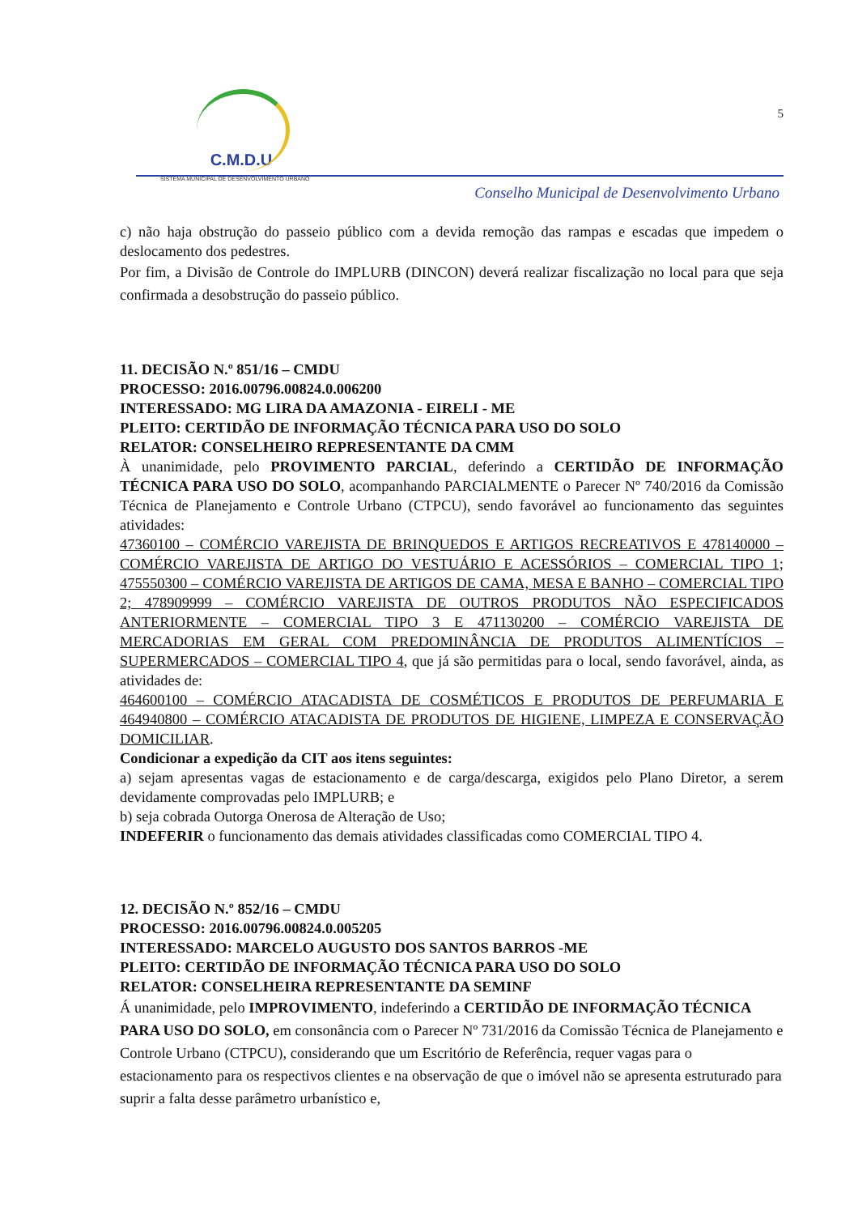C.M.D.U
SISTEMA MUNICIPAL DE DESENVOLVIMENTO URBANO
5
Conselho Municipal de Desenvolvimento Urbano
c) não haja obstrução do passeio público com a devida remoção das rampas e escadas que impedem o deslocamento dos pedestres.
Por fim, a Divisão de Controle do IMPLURB (DINCON) deverá realizar fiscalização no local para que seja confirmada a desobstrução do passeio público.
11. DECISÃO N.º 851/16 – CMDU
PROCESSO: 2016.00796.00824.0.006200
INTERESSADO: MG LIRA DA AMAZONIA - EIRELI - ME
PLEITO: CERTIDÃO DE INFORMAÇÃO TÉCNICA PARA USO DO SOLO
RELATOR: CONSELHEIRO REPRESENTANTE DA CMM
À unanimidade, pelo PROVIMENTO PARCIAL, deferindo a CERTIDÃO DE INFORMAÇÃO TÉCNICA PARA USO DO SOLO, acompanhando PARCIALMENTE o Parecer Nº 740/2016 da Comissão Técnica de Planejamento e Controle Urbano (CTPCU), sendo favorável ao funcionamento das seguintes atividades:
47360100 – COMÉRCIO VAREJISTA DE BRINQUEDOS E ARTIGOS RECREATIVOS E 478140000 – COMÉRCIO VAREJISTA DE ARTIGO DO VESTUÁRIO E ACESSÓRIOS – COMERCIAL TIPO 1; 475550300 – COMÉRCIO VAREJISTA DE ARTIGOS DE CAMA, MESA E BANHO – COMERCIAL TIPO 2; 478909999 – COMÉRCIO VAREJISTA DE OUTROS PRODUTOS NÃO ESPECIFICADOS ANTERIORMENTE – COMERCIAL TIPO 3 E 471130200 – COMÉRCIO VAREJISTA DE MERCADORIAS EM GERAL COM PREDOMINÂNCIA DE PRODUTOS ALIMENTÍCIOS – SUPERMERCADOS – COMERCIAL TIPO 4, que já são permitidas para o local, sendo favorável, ainda, as atividades de:
464600100 – COMÉRCIO ATACADISTA DE COSMÉTICOS E PRODUTOS DE PERFUMARIA E 464940800 – COMÉRCIO ATACADISTA DE PRODUTOS DE HIGIENE, LIMPEZA E CONSERVAÇÃO DOMICILIAR.
Condicionar a expedição da CIT aos itens seguintes:
a) sejam apresentas vagas de estacionamento e de carga/descarga, exigidos pelo Plano Diretor, a serem devidamente comprovadas pelo IMPLURB; e
b) seja cobrada Outorga Onerosa de Alteração de Uso;
INDEFERIR o funcionamento das demais atividades classificadas como COMERCIAL TIPO 4.
12. DECISÃO N.º 852/16 – CMDU
PROCESSO: 2016.00796.00824.0.005205
INTERESSADO: MARCELO AUGUSTO DOS SANTOS BARROS -ME
PLEITO: CERTIDÃO DE INFORMAÇÃO TÉCNICA PARA USO DO SOLO
RELATOR: CONSELHEIRA REPRESENTANTE DA SEMINF
Á unanimidade, pelo IMPROVIMENTO, indeferindo a CERTIDÃO DE INFORMAÇÃO TÉCNICA PARA USO DO SOLO, em consonância com o Parecer Nº 731/2016 da Comissão Técnica de Planejamento e Controle Urbano (CTPCU), considerando que um Escritório de Referência, requer vagas para o estacionamento para os respectivos clientes e na observação de que o imóvel não se apresenta estruturado para suprir a falta desse parâmetro urbanístico e,